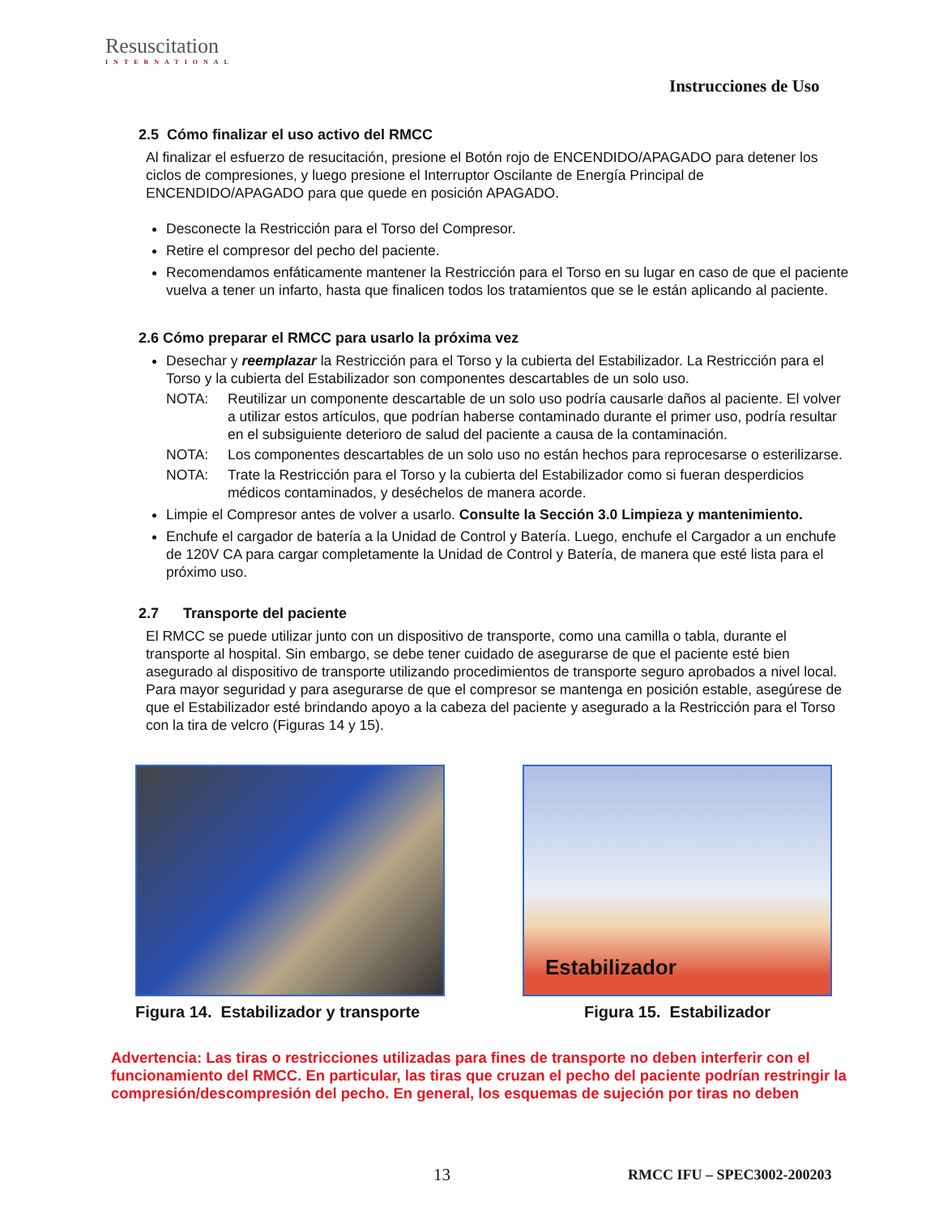Resuscitation
INTERNATIONAL
Instrucciones de Uso
2.5 Cómo finalizar el uso activo del RMCC
Al finalizar el esfuerzo de resucitación, presione el Botón rojo de ENCENDIDO/APAGADO para detener los ciclos de compresiones, y luego presione el Interruptor Oscilante de Energía Principal de ENCENDIDO/APAGADO para que quede en posición APAGADO.
Desconecte la Restricción para el Torso del Compresor.
Retire el compresor del pecho del paciente.
Recomendamos enfáticamente mantener la Restricción para el Torso en su lugar en caso de que el paciente vuelva a tener un infarto, hasta que finalicen todos los tratamientos que se le están aplicando al paciente.
2.6 Cómo preparar el RMCC para usarlo la próxima vez
Desechar y reemplazar la Restricción para el Torso y la cubierta del Estabilizador. La Restricción para el Torso y la cubierta del Estabilizador son componentes descartables de un solo uso.
NOTA: Reutilizar un componente descartable de un solo uso podría causarle daños al paciente. El volver a utilizar estos artículos, que podrían haberse contaminado durante el primer uso, podría resultar en el subsiguiente deterioro de salud del paciente a causa de la contaminación.
NOTA: Los componentes descartables de un solo uso no están hechos para reprocesarse o esterilizarse.
NOTA: Trate la Restricción para el Torso y la cubierta del Estabilizador como si fueran desperdicios médicos contaminados, y deséchelos de manera acorde.
Limpie el Compresor antes de volver a usarlo. Consulte la Sección 3.0 Limpieza y mantenimiento.
Enchufe el cargador de batería a la Unidad de Control y Batería. Luego, enchufe el Cargador a un enchufe de 120V CA para cargar completamente la Unidad de Control y Batería, de manera que esté lista para el próximo uso.
2.7 Transporte del paciente
El RMCC se puede utilizar junto con un dispositivo de transporte, como una camilla o tabla, durante el transporte al hospital. Sin embargo, se debe tener cuidado de asegurarse de que el paciente esté bien asegurado al dispositivo de transporte utilizando procedimientos de transporte seguro aprobados a nivel local. Para mayor seguridad y para asegurarse de que el compresor se mantenga en posición estable, asegúrese de que el Estabilizador esté brindando apoyo a la cabeza del paciente y asegurado a la Restricción para el Torso con la tira de velcro (Figuras 14 y 15).
Figura 14. Estabilizador y transporte
Estabilizador
Figura 15. Estabilizador
Advertencia: Las tiras o restricciones utilizadas para fines de transporte no deben interferir con el funcionamiento del RMCC. En particular, las tiras que cruzan el pecho del paciente podrían restringir la compresión/descompresión del pecho. En general, los esquemas de sujeción por tiras no deben
13 RMCC IFU – SPEC3002-200203